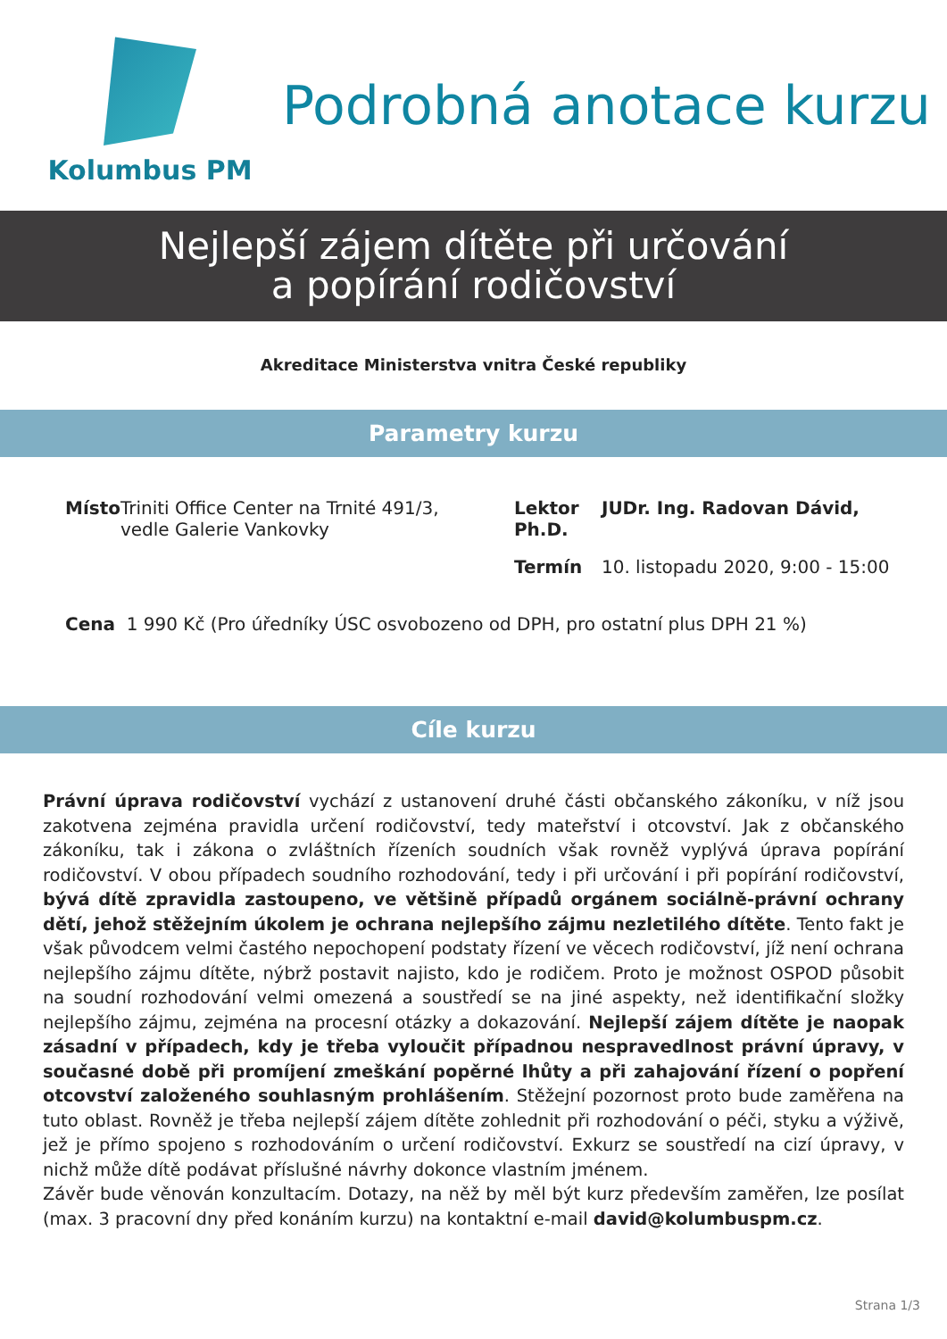Kolumbus PM
Podrobná anotace kurzu
Nejlepší zájem dítěte při určování
a popírání rodičovství
Akreditace Ministerstva vnitra České republiky
Parametry kurzu
Místo Triniti Office Center na Trnité 491/3, vedle Galerie Vankovky
Lektor JUDr. Ing. Radovan Dávid, Ph.D.
Termín 10. listopadu 2020, 9:00 - 15:00
Cena 1 990 Kč (Pro úředníky ÚSC osvobozeno od DPH, pro ostatní plus DPH 21 %)
Cíle kurzu
Právní úprava rodičovství vychází z ustanovení druhé části občanského zákoníku, v níž jsou zakotvena zejména pravidla určení rodičovství, tedy mateřství i otcovství. Jak z občanského zákoníku, tak i zákona o zvláštních řízeních soudních však rovněž vyplývá úprava popírání rodičovství. V obou případech soudního rozhodování, tedy i při určování i při popírání rodičovství, bývá dítě zpravidla zastoupeno, ve většině případů orgánem sociálně-právní ochrany dětí, jehož stěžejním úkolem je ochrana nejlepšího zájmu nezletilého dítěte. Tento fakt je však původcem velmi častého nepochopení podstaty řízení ve věcech rodičovství, jíž není ochrana nejlepšího zájmu dítěte, nýbrž postavit najisto, kdo je rodičem. Proto je možnost OSPOD působit na soudní rozhodování velmi omezená a soustředí se na jiné aspekty, než identifikační složky nejlepšího zájmu, zejména na procesní otázky a dokazování. Nejlepší zájem dítěte je naopak zásadní v případech, kdy je třeba vyloučit případnou nespravedlnost právní úpravy, v současné době při promíjení zmeškání popěrné lhůty a při zahajování řízení o popření otcovství založeného souhlasným prohlášením. Stěžejní pozornost proto bude zaměřena na tuto oblast. Rovněž je třeba nejlepší zájem dítěte zohlednit při rozhodování o péči, styku a výživě, jež je přímo spojeno s rozhodováním o určení rodičovství. Exkurz se soustředí na cizí úpravy, v nichž může dítě podávat příslušné návrhy dokonce vlastním jménem.
Závěr bude věnován konzultacím. Dotazy, na něž by měl být kurz především zaměřen, lze posílat (max. 3 pracovní dny před konáním kurzu) na kontaktní e-mail david@kolumbuspm.cz.
Strana 1/3